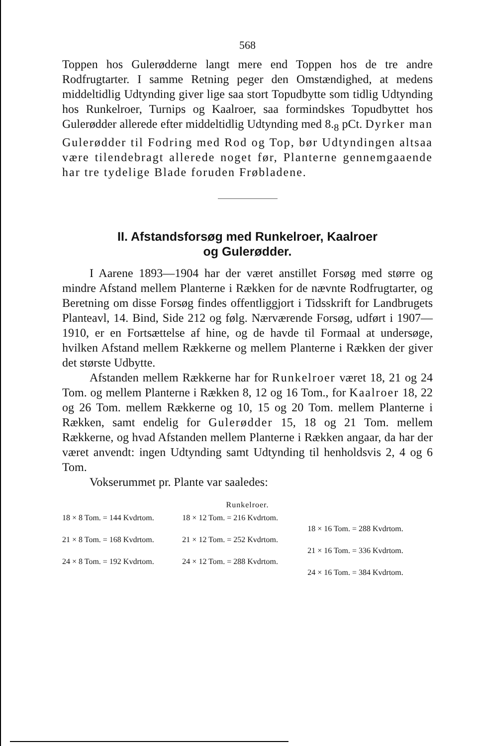568
Toppen hos Gulerødderne langt mere end Toppen hos de tre andre Rodfrugtarter. I samme Retning peger den Omstændighed, at medens middeltidlig Udtynding giver lige saa stort Topudbytte som tidlig Udtynding hos Runkelroer, Turnips og Kaalroer, saa formindskes Topudbyttet hos Gulerødder allerede efter middeltidlig Udtynding med 8.<sub>8</sub> pCt. Dyrker man Gulerødder til Fodring med Rod og Top, bør Udtyndingen altsaa være tilendebragt allerede noget før, Planterne gennemgaaende har tre tydelige Blade foruden Frøbladene.
II. Afstandsforsøg med Runkelroer, Kaalroer
og Gulerødder.
I Aarene 1893—1904 har der været anstillet Forsøg med større og mindre Afstand mellem Planterne i Rækken for de nævnte Rodfrugtarter, og Beretning om disse Forsøg findes offentliggjort i Tidsskrift for Landbrugets Planteavl, 14. Bind, Side 212 og følg. Nærværende Forsøg, udført i 1907—1910, er en Fortsættelse af hine, og de havde til Formaal at undersøge, hvilken Afstand mellem Rækkerne og mellem Planterne i Rækken der giver det største Udbytte.
Afstanden mellem Rækkerne har for Runkelroer været 18, 21 og 24 Tom. og mellem Planterne i Rækken 8, 12 og 16 Tom., for Kaalroer 18, 22 og 26 Tom. mellem Rækkerne og 10, 15 og 20 Tom. mellem Planterne i Rækken, samt endelig for Gulerødder 15, 18 og 21 Tom. mellem Rækkerne, og hvad Afstanden mellem Planterne i Rækken angaar, da har der været anvendt: ingen Udtynding samt Udtynding til henholdsvis 2, 4 og 6 Tom.
Vokserummet pr. Plante var saaledes:
Runkelroer.
| 18 × 8 Tom. = 144 Kvdrtom. | 18 × 12 Tom. = 216 Kvdrtom. | |
| | | 18 × 16 Tom. = 288 Kvdrtom. |
| 21 × 8 Tom. = 168 Kvdrtom. | 21 × 12 Tom. = 252 Kvdrtom. | |
| | | 21 × 16 Tom. = 336 Kvdrtom. |
| 24 × 8 Tom. = 192 Kvdrtom. | 24 × 12 Tom. = 288 Kvdrtom. | |
| | | 24 × 16 Tom. = 384 Kvdrtom. |